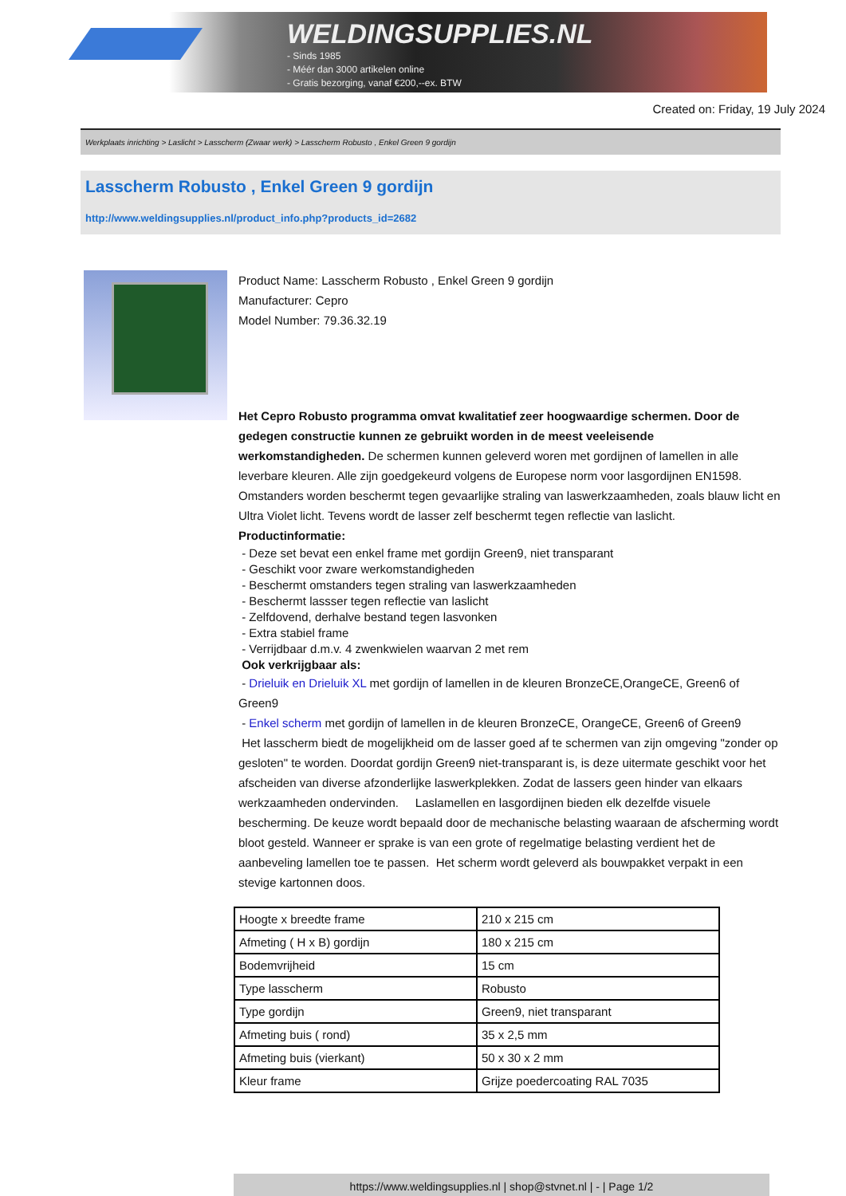WELDINGSUPPLIES.NL
- Sinds 1985
- Méér dan 3000 artikelen online
- Gratis bezorging, vanaf €200,--ex. BTW
Created on: Friday, 19 July 2024
Werkplaats inrichting > Laslicht > Lasscherm (Zwaar werk) > Lasscherm Robusto , Enkel Green 9 gordijn
Lasscherm Robusto , Enkel Green 9 gordijn
http://www.weldingsupplies.nl/product_info.php?products_id=2682
Product Name: Lasscherm Robusto , Enkel Green 9 gordijn
Manufacturer: Cepro
Model Number: 79.36.32.19
Het Cepro Robusto programma omvat kwalitatief zeer hoogwaardige schermen. Door de gedegen constructie kunnen ze gebruikt worden in de meest veeleisende werkomstandigheden. De schermen kunnen geleverd woren met gordijnen of lamellen in alle leverbare kleuren. Alle zijn goedgekeurd volgens de Europese norm voor lasgordijnen EN1598. Omstanders worden beschermt tegen gevaarlijke straling van laswerkzaamheden, zoals blauw licht en Ultra Violet licht. Tevens wordt de lasser zelf beschermt tegen reflectie van laslicht. Productinformatie:
- Deze set bevat een enkel frame met gordijn Green9, niet transparant
- Geschikt voor zware werkomstandigheden
- Beschermt omstanders tegen straling van laswerkzaamheden
- Beschermt lassser tegen reflectie van laslicht
- Zelfdovend, derhalve bestand tegen lasvonken
- Extra stabiel frame
- Verrijdbaar d.m.v. 4 zwenkwielen waarvan 2 met rem
Ook verkrijgbaar als:
- Drieluik en Drieluik XL met gordijn of lamellen in de kleuren BronzeCE,OrangeCE, Green6 of Green9
- Enkel scherm met gordijn of lamellen in de kleuren BronzeCE, OrangeCE, Green6 of Green9
Het lasscherm biedt de mogelijkheid om de lasser goed af te schermen van zijn omgeving "zonder op gesloten" te worden. Doordat gordijn Green9 niet-transparant is, is deze uitermate geschikt voor het afscheiden van diverse afzonderlijke laswerkplekken. Zodat de lassers geen hinder van elkaars werkzaamheden ondervinden. Laslamellen en lasgordijnen bieden elk dezelfde visuele bescherming. De keuze wordt bepaald door de mechanische belasting waaraan de afscherming wordt bloot gesteld. Wanneer er sprake is van een grote of regelmatige belasting verdient het de aanbeveling lamellen toe te passen. Het scherm wordt geleverd als bouwpakket verpakt in een stevige kartonnen doos.
| Hoogte x breedte frame | 210 x 215 cm |
| Afmeting ( H x B) gordijn | 180 x 215 cm |
| Bodemvrijheid | 15 cm |
| Type lasscherm | Robusto |
| Type gordijn | Green9, niet transparant |
| Afmeting buis ( rond) | 35 x 2,5 mm |
| Afmeting buis (vierkant) | 50 x 30 x 2 mm |
| Kleur frame | Grijze poedercoating RAL 7035 |
https://www.weldingsupplies.nl | shop@stvnet.nl | - | Page 1/2